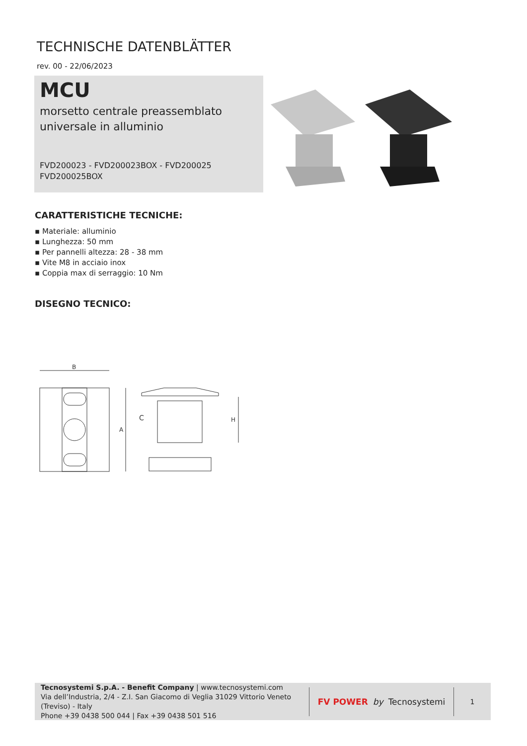TECHNISCHE DATENBLÄTTER
rev. 00 - 22/06/2023
MCU
morsetto centrale preassemblato
universale in alluminio
FVD200023 - FVD200023BOX - FVD200025
FVD200025BOX
CARATTERISTICHE TECNICHE:
▪ Materiale: alluminio
▪ Lunghezza: 50 mm
▪ Per pannelli altezza: 28 - 38 mm
▪ Vite M8 in acciaio inox
▪ Coppia max di serraggio: 10 Nm
DISEGNO TECNICO:
B
A
C
H
Tecnosystemi S.p.A. - Benefit Company | www.tecnosystemi.com
Via dell’Industria, 2/4 - Z.I. San Giacomo di Veglia 31029 Vittorio Veneto (Treviso) - Italy
Phone +39 0438 500 044 | Fax +39 0438 501 516
FV POWER by Tecnosystemi
1